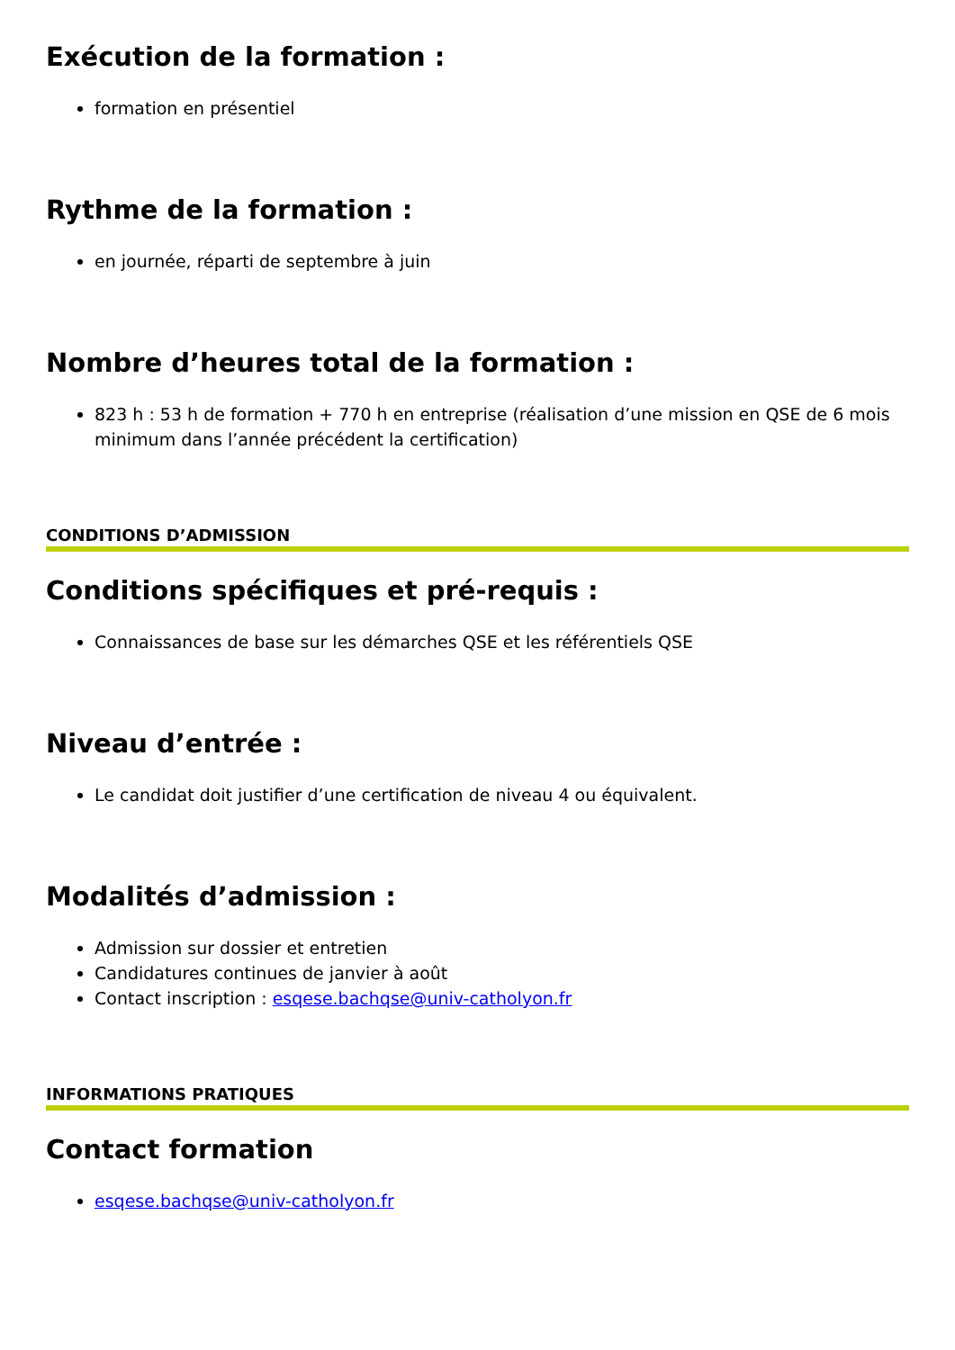Exécution de la formation :
formation en présentiel
Rythme de la formation :
en journée, réparti de septembre à juin
Nombre d’heures total de la formation :
823 h : 53 h de formation + 770 h en entreprise (réalisation d’une mission en QSE de 6 mois minimum dans l’année précédent la certification)
CONDITIONS D’ADMISSION
Conditions spécifiques et pré-requis :
Connaissances de base sur les démarches QSE et les référentiels QSE
Niveau d’entrée :
Le candidat doit justifier d’une certification de niveau 4 ou équivalent.
Modalités d’admission :
Admission sur dossier et entretien
Candidatures continues de janvier à août
Contact inscription : esqese.bachqse@univ-catholyon.fr
INFORMATIONS PRATIQUES
Contact formation
esqese.bachqse@univ-catholyon.fr